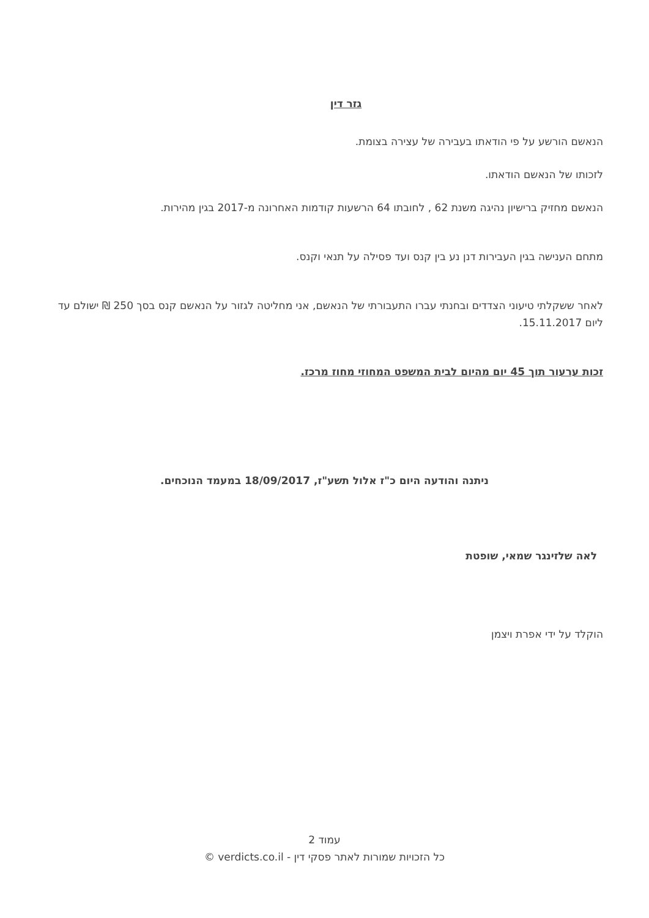גזר דין
הנאשם הורשע על פי הודאתו בעבירה של עצירה בצומת.
לזכותו של הנאשם הודאתו.
הנאשם מחזיק ברישיון נהיגה משנת 62 , לחובתו 64 הרשעות קודמות האחרונה מ-2017 בגין מהירות.
מתחם הענישה בגין העבירות דנן נע בין קנס ועד פסילה על תנאי וקנס.
לאחר ששקלתי טיעוני הצדדים ובחנתי עברו התעבורתי של הנאשם, אני מחליטה לגזור על הנאשם קנס בסך 250 ₪ ישולם עד ליום 15.11.2017.
זכות ערעור תוך 45 יום מהיום לבית המשפט המחוזי מחוז מרכז.
ניתנה והודעה היום כ"ז אלול תשע"ז, 18/09/2017 במעמד הנוכחים.
לאה שלזינגר שמאי, שופטת
הוקלד על ידי אפרת ויצמן
עמוד 2
כל הזכויות שמורות לאתר פסקי דין - verdicts.co.il ©